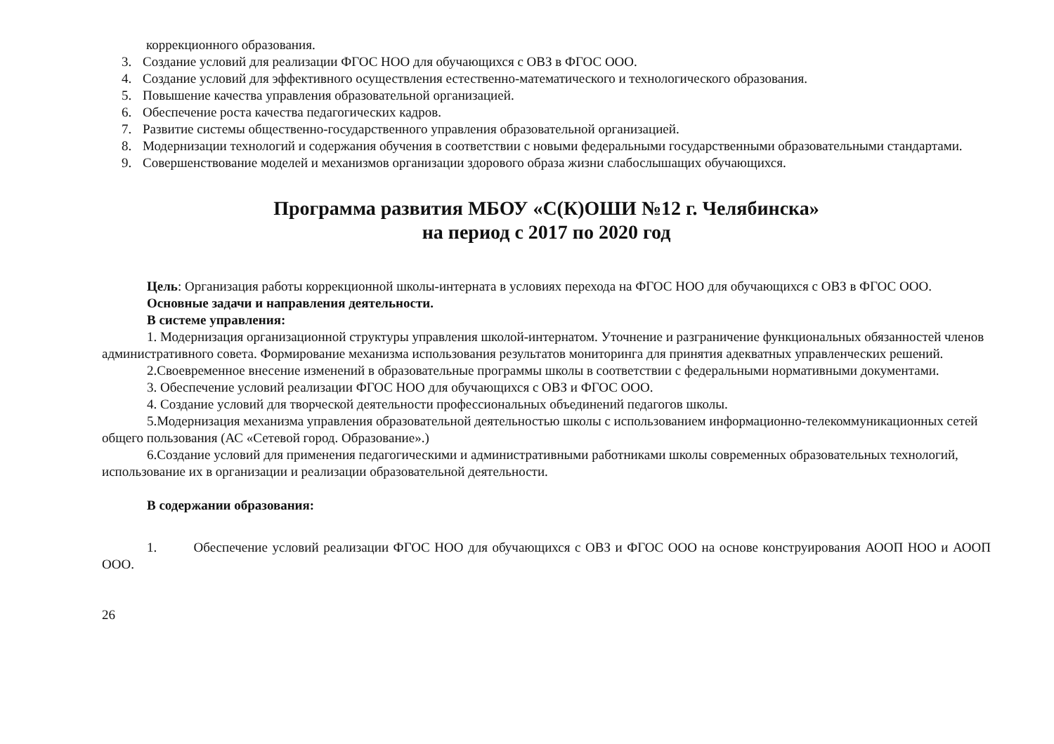коррекционного образования.
3. Создание условий для реализации ФГОС НОО для обучающихся с ОВЗ в ФГОС ООО.
4. Создание условий для эффективного осуществления естественно-математического и технологического образования.
5. Повышение качества управления образовательной организацией.
6. Обеспечение роста качества педагогических кадров.
7. Развитие системы общественно-государственного управления образовательной организацией.
8. Модернизации технологий и содержания обучения в соответствии с новыми федеральными государственными образовательными стандартами.
9. Совершенствование моделей и механизмов организации здорового образа жизни слабослышащих обучающихся.
Программа развития МБОУ «С(К)ОШИ №12 г. Челябинска»
на период с 2017 по 2020 год
Цель: Организация работы коррекционной школы-интерната в условиях перехода на ФГОС НОО для обучающихся с ОВЗ в ФГОС ООО.
Основные задачи и направления деятельности.
В системе управления:
1. Модернизация организационной структуры управления школой-интернатом. Уточнение и разграничение функциональных обязанностей членов административного совета. Формирование механизма использования результатов мониторинга для принятия адекватных управленческих решений.
2.Своевременное внесение изменений в образовательные программы школы в соответствии с федеральными нормативными документами.
3. Обеспечение условий реализации ФГОС НОО для обучающихся с ОВЗ и ФГОС ООО.
4. Создание условий для творческой деятельности профессиональных объединений педагогов школы.
5.Модернизация механизма управления образовательной деятельностью школы с использованием информационно-телекоммуникационных сетей общего пользования (АС «Сетевой город. Образование».)
6.Создание условий для применения педагогическими и административными работниками школы современных образовательных технологий, использование их в организации и реализации образовательной деятельности.
В содержании образования:
1. Обеспечение условий реализации ФГОС НОО для обучающихся с ОВЗ и ФГОС ООО на основе конструирования АООП НОО и АООП ООО.
26